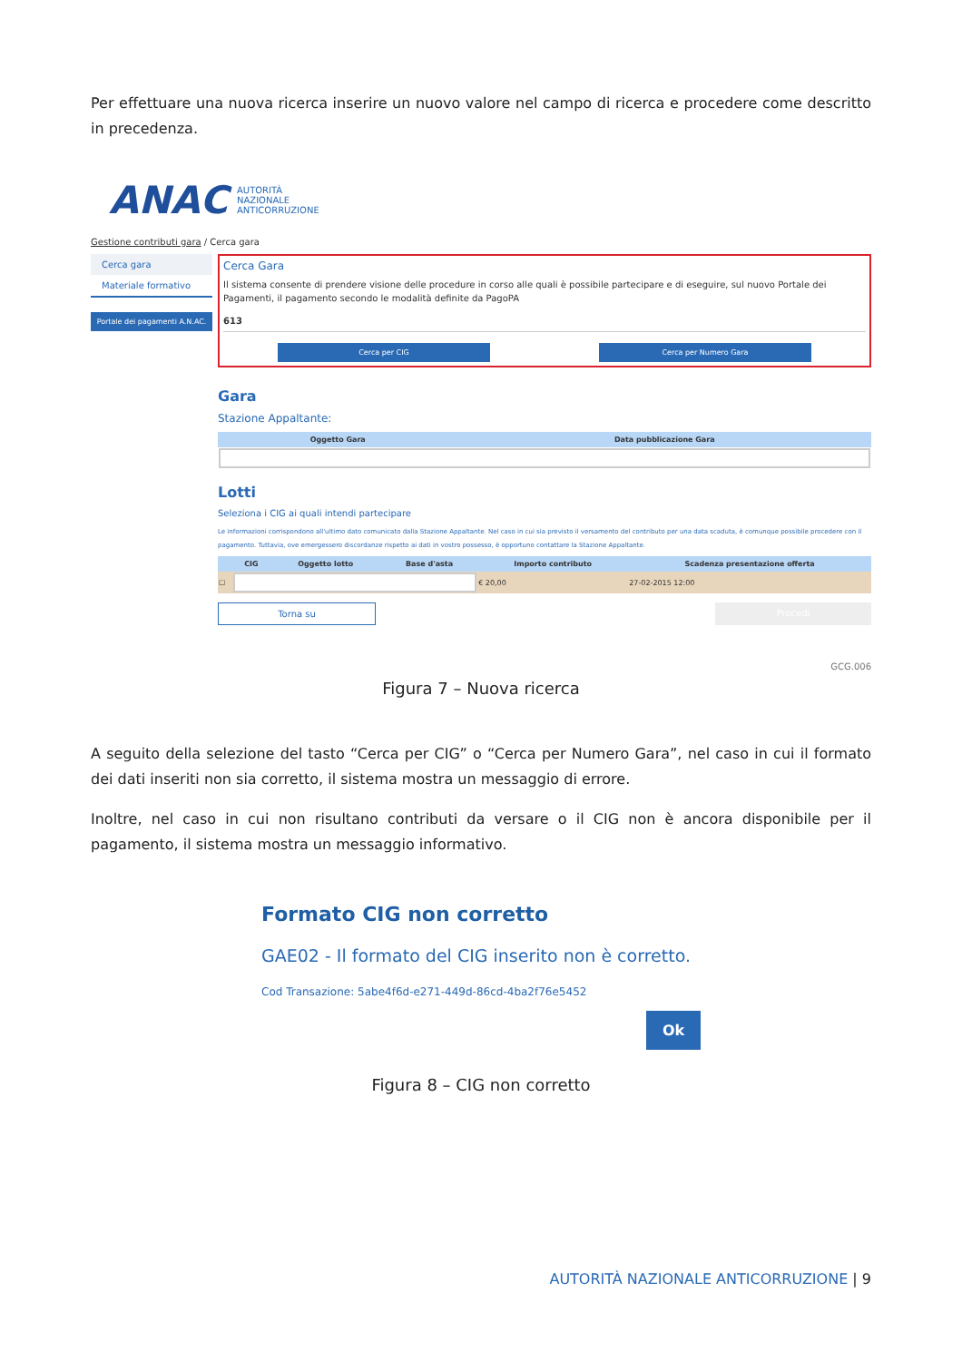Per effettuare una nuova ricerca inserire un nuovo valore nel campo di ricerca e procedere come descritto in precedenza.
ANAC AUTORITÀ
NAZIONALE
ANTICORRUZIONE
Gestione contributi gara / Cerca gara
Cerca gara
Materiale formativo
Portale dei pagamenti A.N.AC.
Cerca Gara
Il sistema consente di prendere visione delle procedure in corso alle quali è possibile partecipare e di eseguire, sul nuovo Portale dei Pagamenti, il pagamento secondo le modalità definite da PagoPA
613
Cerca per CIG Cerca per Numero Gara
Gara
Stazione Appaltante:
| Oggetto Gara | Data pubblicazione Gara |
| --- | --- |
Lotti
Seleziona i CIG ai quali intendi partecipare
Le informazioni corrispondono all'ultimo dato comunicato dalla Stazione Appaltante. Nel caso in cui sia previsto il versamento del contributo per una data scaduta, è comunque possibile procedere con il pagamento. Tuttavia, ove emergessero discordanze rispetto ai dati in vostro possesso, è opportuno contattare la Stazione Appaltante.
| | CIG | Oggetto lotto | Base d'asta | Importo contributo | Scadenza presentazione offerta |
| --- | --- | --- | --- | --- | --- |
| ☐ | | | | € 20,00 | 27-02-2015 12:00 |
Torna su Procedi
GCG.006
Figura 7 – Nuova ricerca
A seguito della selezione del tasto “Cerca per CIG” o “Cerca per Numero Gara”, nel caso in cui il formato dei dati inseriti non sia corretto, il sistema mostra un messaggio di errore.
Inoltre, nel caso in cui non risultano contributi da versare o il CIG non è ancora disponibile per il pagamento, il sistema mostra un messaggio informativo.
Formato CIG non corretto
GAE02 - Il formato del CIG inserito non è corretto.
Cod Transazione: 5abe4f6d-e271-449d-86cd-4ba2f76e5452
Ok
Figura 8 – CIG non corretto
AUTORITÀ NAZIONALE ANTICORRUZIONE | 9